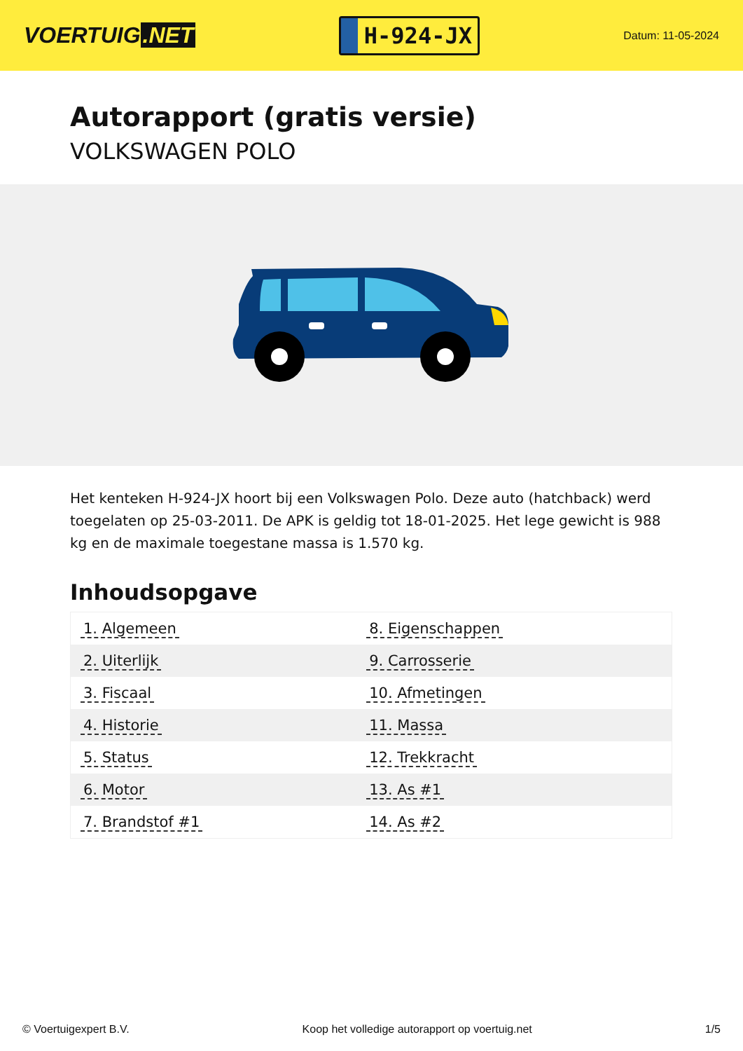VOERTUIG.NET
H-924-JX
Datum: 11-05-2024
Autorapport (gratis versie)
VOLKSWAGEN POLO
Het kenteken H-924-JX hoort bij een Volkswagen Polo. Deze auto (hatchback) werd toegelaten op 25-03-2011. De APK is geldig tot 18-01-2025. Het lege gewicht is 988 kg en de maximale toegestane massa is 1.570 kg.
Inhoudsopgave
| 1. Algemeen | 8. Eigenschappen |
| 2. Uiterlijk | 9. Carrosserie |
| 3. Fiscaal | 10. Afmetingen |
| 4. Historie | 11. Massa |
| 5. Status | 12. Trekkracht |
| 6. Motor | 13. As #1 |
| 7. Brandstof #1 | 14. As #2 |
© Voertuigexpert B.V. Koop het volledige autorapport op voertuig.net
1/5